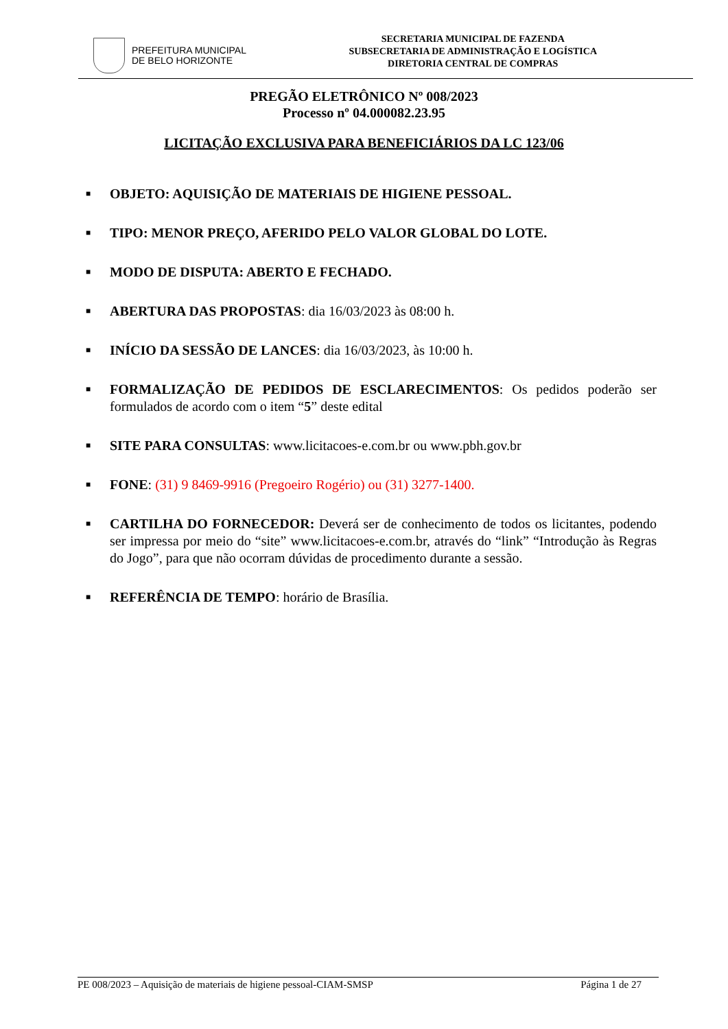PREFEITURA MUNICIPAL
DE BELO HORIZONTE
SECRETARIA MUNICIPAL DE FAZENDA
SUBSECRETARIA DE ADMINISTRAÇÃO E LOGÍSTICA
DIRETORIA CENTRAL DE COMPRAS
PREGÃO ELETRÔNICO Nº 008/2023
Processo nº 04.000082.23.95
LICITAÇÃO EXCLUSIVA PARA BENEFICIÁRIOS DA LC 123/06
■
OBJETO: AQUISIÇÃO DE MATERIAIS DE HIGIENE PESSOAL.
■
TIPO: MENOR PREÇO, AFERIDO PELO VALOR GLOBAL DO LOTE.
■
MODO DE DISPUTA: ABERTO E FECHADO.
■
ABERTURA DAS PROPOSTAS: dia 16/03/2023 às 08:00 h.
■
INÍCIO DA SESSÃO DE LANCES: dia 16/03/2023, às 10:00 h.
■
FORMALIZAÇÃO DE PEDIDOS DE ESCLARECIMENTOS: Os pedidos poderão ser formulados de acordo com o item “5” deste edital
■
SITE PARA CONSULTAS: www.licitacoes-e.com.br ou www.pbh.gov.br
■
FONE: (31) 9 8469-9916 (Pregoeiro Rogério) ou (31) 3277-1400.
■
CARTILHA DO FORNECEDOR: Deverá ser de conhecimento de todos os licitantes, podendo ser impressa por meio do “site” www.licitacoes-e.com.br, através do “link” “Introdução às Regras do Jogo”, para que não ocorram dúvidas de procedimento durante a sessão.
■
REFERÊNCIA DE TEMPO: horário de Brasília.
PE 008/2023 – Aquisição de materiais de higiene pessoal-CIAM-SMSP Página 1 de 27